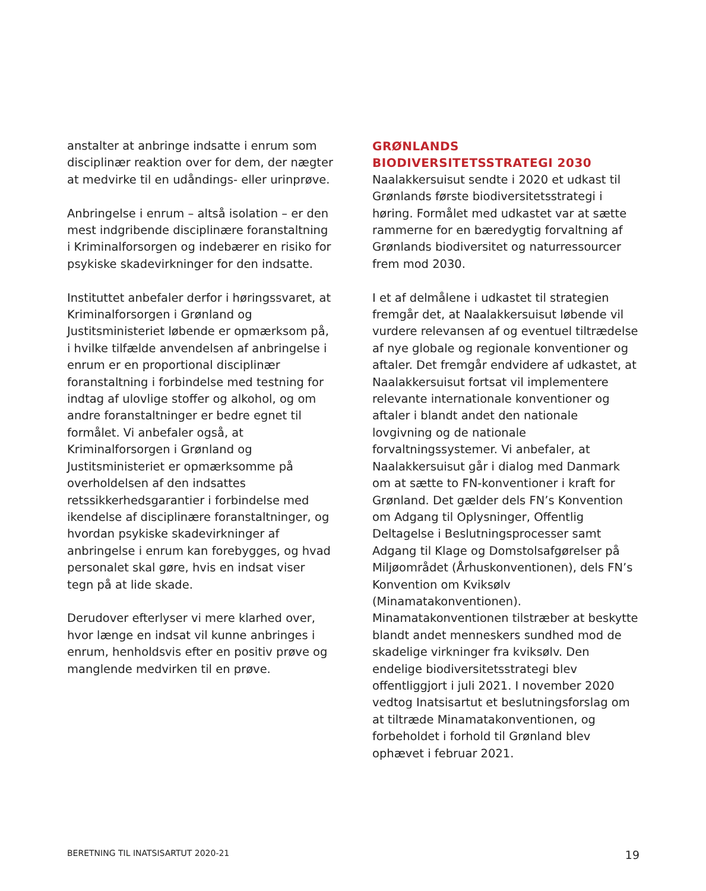anstalter at anbringe indsatte i enrum som disciplinær reaktion over for dem, der nægter at medvirke til en udåndings- eller urinprøve.
Anbringelse i enrum – altså isolation – er den mest indgribende disciplinære foranstaltning i Kriminalforsorgen og indebærer en risiko for psykiske skadevirkninger for den indsatte.
Instituttet anbefaler derfor i høringssvaret, at Kriminalforsorgen i Grønland og Justitsministeriet løbende er opmærksom på, i hvilke tilfælde anvendelsen af anbringelse i enrum er en proportional disciplinær foranstaltning i forbindelse med testning for indtag af ulovlige stoffer og alkohol, og om andre foranstaltninger er bedre egnet til formålet. Vi anbefaler også, at Kriminalforsorgen i Grønland og Justitsministeriet er opmærksomme på overholdelsen af den indsattes retssikkerhedsgarantier i forbindelse med ikendelse af disciplinære foranstaltninger, og hvordan psykiske skadevirkninger af anbringelse i enrum kan forebygges, og hvad personalet skal gøre, hvis en indsat viser tegn på at lide skade.
Derudover efterlyser vi mere klarhed over, hvor længe en indsat vil kunne anbringes i enrum, henholdsvis efter en positiv prøve og manglende medvirken til en prøve.
GRØNLANDS BIODIVERSITETSSTRATEGI 2030
Naalakkersuisut sendte i 2020 et udkast til Grønlands første biodiversitetsstrategi i høring. Formålet med udkastet var at sætte rammerne for en bæredygtig forvaltning af Grønlands biodiversitet og naturressourcer frem mod 2030.
I et af delmålene i udkastet til strategien fremgår det, at Naalakkersuisut løbende vil vurdere relevansen af og eventuel tiltrædelse af nye globale og regionale konventioner og aftaler. Det fremgår endvidere af udkastet, at Naalakkersuisut fortsat vil implementere relevante internationale konventioner og aftaler i blandt andet den nationale lovgivning og de nationale forvaltningssystemer. Vi anbefaler, at Naalakkersuisut går i dialog med Danmark om at sætte to FN-konventioner i kraft for Grønland. Det gælder dels FN’s Konvention om Adgang til Oplysninger, Offentlig Deltagelse i Beslutningsprocesser samt Adgang til Klage og Domstolsafgørelser på Miljøområdet (Århuskonventionen), dels FN’s Konvention om Kviksølv (Minamatakonventionen). Minamatakonventionen tilstræber at beskytte blandt andet menneskers sundhed mod de skadelige virkninger fra kviksølv. Den endelige biodiversitetsstrategi blev offentliggjort i juli 2021. I november 2020 vedtog Inatsisartut et beslutningsforslag om at tiltræde Minamatakonventionen, og forbeholdet i forhold til Grønland blev ophævet i februar 2021.
BERETNING TIL INATSISARTUT 2020-21 19